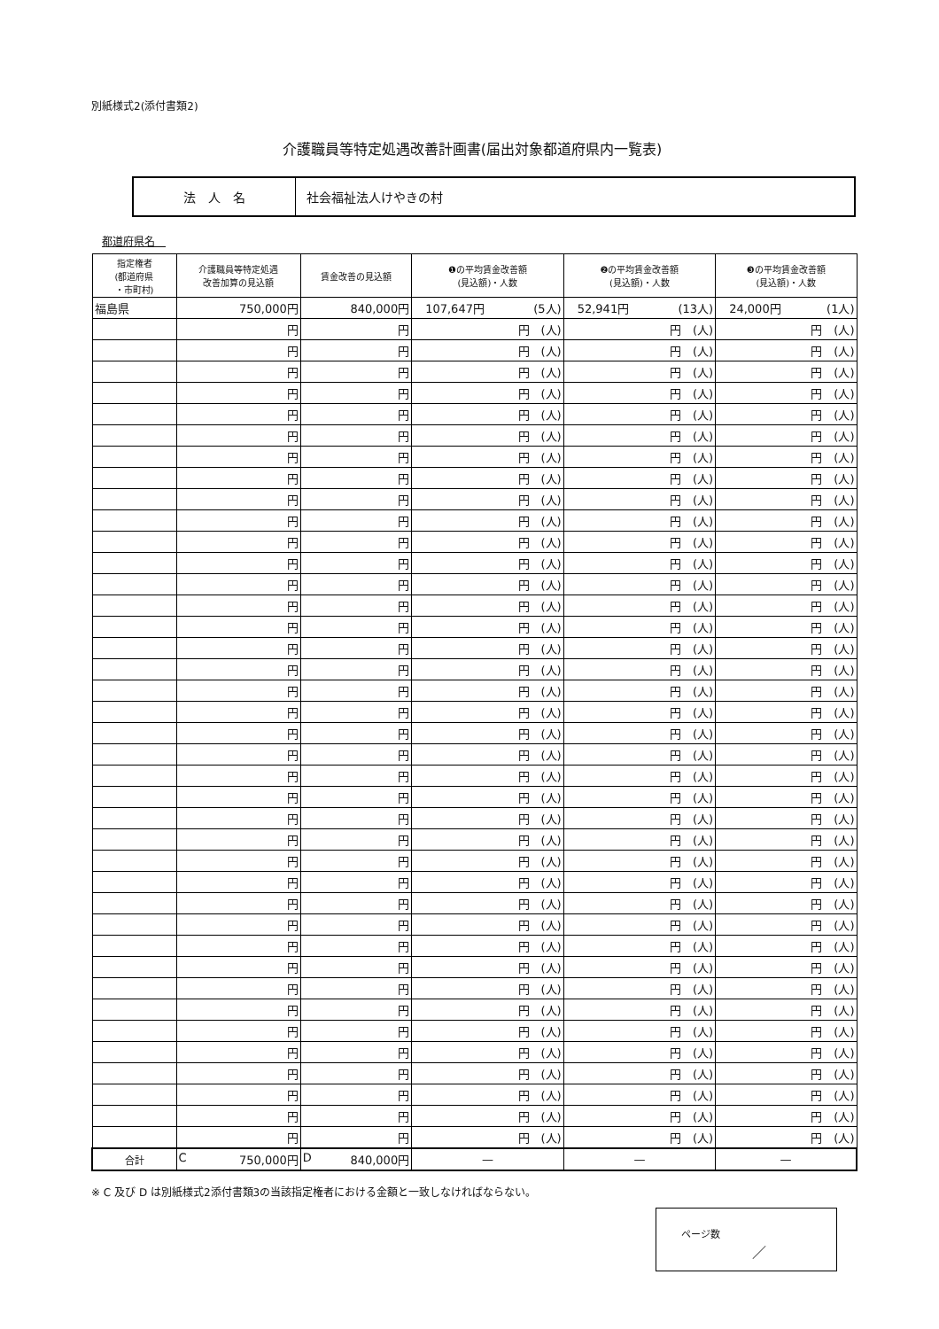別紙様式2(添付書類2)
介護職員等特定処遇改善計画書(届出対象都道府県内一覧表)
| 法 人 名 | 社会福祉法人けやきの村 |
都道府県名　
| 指定権者 (都道府県 ・市町村) | 介護職員等特定処遇 改善加算の見込額 | 賃金改善の見込額 | ❶の平均賃金改善額 (見込額)・人数 | ❷の平均賃金改善額 (見込額)・人数 | ❸の平均賃金改善額 (見込額)・人数 |
| --- | --- | --- | --- | --- | --- |
| 福島県 | 750,000円 | 840,000円 | 107,647円 (5人) | 52,941円 (13人) | 24,000円 (1人) |
| | 円 | 円 | 円 (人) | 円 (人) | 円 (人) |
| | 円 | 円 | 円 (人) | 円 (人) | 円 (人) |
| | 円 | 円 | 円 (人) | 円 (人) | 円 (人) |
| | 円 | 円 | 円 (人) | 円 (人) | 円 (人) |
| | 円 | 円 | 円 (人) | 円 (人) | 円 (人) |
| | 円 | 円 | 円 (人) | 円 (人) | 円 (人) |
| | 円 | 円 | 円 (人) | 円 (人) | 円 (人) |
| | 円 | 円 | 円 (人) | 円 (人) | 円 (人) |
| | 円 | 円 | 円 (人) | 円 (人) | 円 (人) |
| | 円 | 円 | 円 (人) | 円 (人) | 円 (人) |
| | 円 | 円 | 円 (人) | 円 (人) | 円 (人) |
| | 円 | 円 | 円 (人) | 円 (人) | 円 (人) |
| | 円 | 円 | 円 (人) | 円 (人) | 円 (人) |
| | 円 | 円 | 円 (人) | 円 (人) | 円 (人) |
| | 円 | 円 | 円 (人) | 円 (人) | 円 (人) |
| | 円 | 円 | 円 (人) | 円 (人) | 円 (人) |
| | 円 | 円 | 円 (人) | 円 (人) | 円 (人) |
| | 円 | 円 | 円 (人) | 円 (人) | 円 (人) |
| | 円 | 円 | 円 (人) | 円 (人) | 円 (人) |
| | 円 | 円 | 円 (人) | 円 (人) | 円 (人) |
| | 円 | 円 | 円 (人) | 円 (人) | 円 (人) |
| | 円 | 円 | 円 (人) | 円 (人) | 円 (人) |
| | 円 | 円 | 円 (人) | 円 (人) | 円 (人) |
| | 円 | 円 | 円 (人) | 円 (人) | 円 (人) |
| | 円 | 円 | 円 (人) | 円 (人) | 円 (人) |
| | 円 | 円 | 円 (人) | 円 (人) | 円 (人) |
| | 円 | 円 | 円 (人) | 円 (人) | 円 (人) |
| | 円 | 円 | 円 (人) | 円 (人) | 円 (人) |
| | 円 | 円 | 円 (人) | 円 (人) | 円 (人) |
| | 円 | 円 | 円 (人) | 円 (人) | 円 (人) |
| | 円 | 円 | 円 (人) | 円 (人) | 円 (人) |
| | 円 | 円 | 円 (人) | 円 (人) | 円 (人) |
| | 円 | 円 | 円 (人) | 円 (人) | 円 (人) |
| | 円 | 円 | 円 (人) | 円 (人) | 円 (人) |
| | 円 | 円 | 円 (人) | 円 (人) | 円 (人) |
| | 円 | 円 | 円 (人) | 円 (人) | 円 (人) |
| | 円 | 円 | 円 (人) | 円 (人) | 円 (人) |
| | 円 | 円 | 円 (人) | 円 (人) | 円 (人) |
| | 円 | 円 | 円 (人) | 円 (人) | 円 (人) |
| 合計 | C 750,000円 | D 840,000円 | — | — | — |
※ C 及び D は別紙様式2添付書類3の当該指定権者における金額と一致しなければならない。
ページ数
／